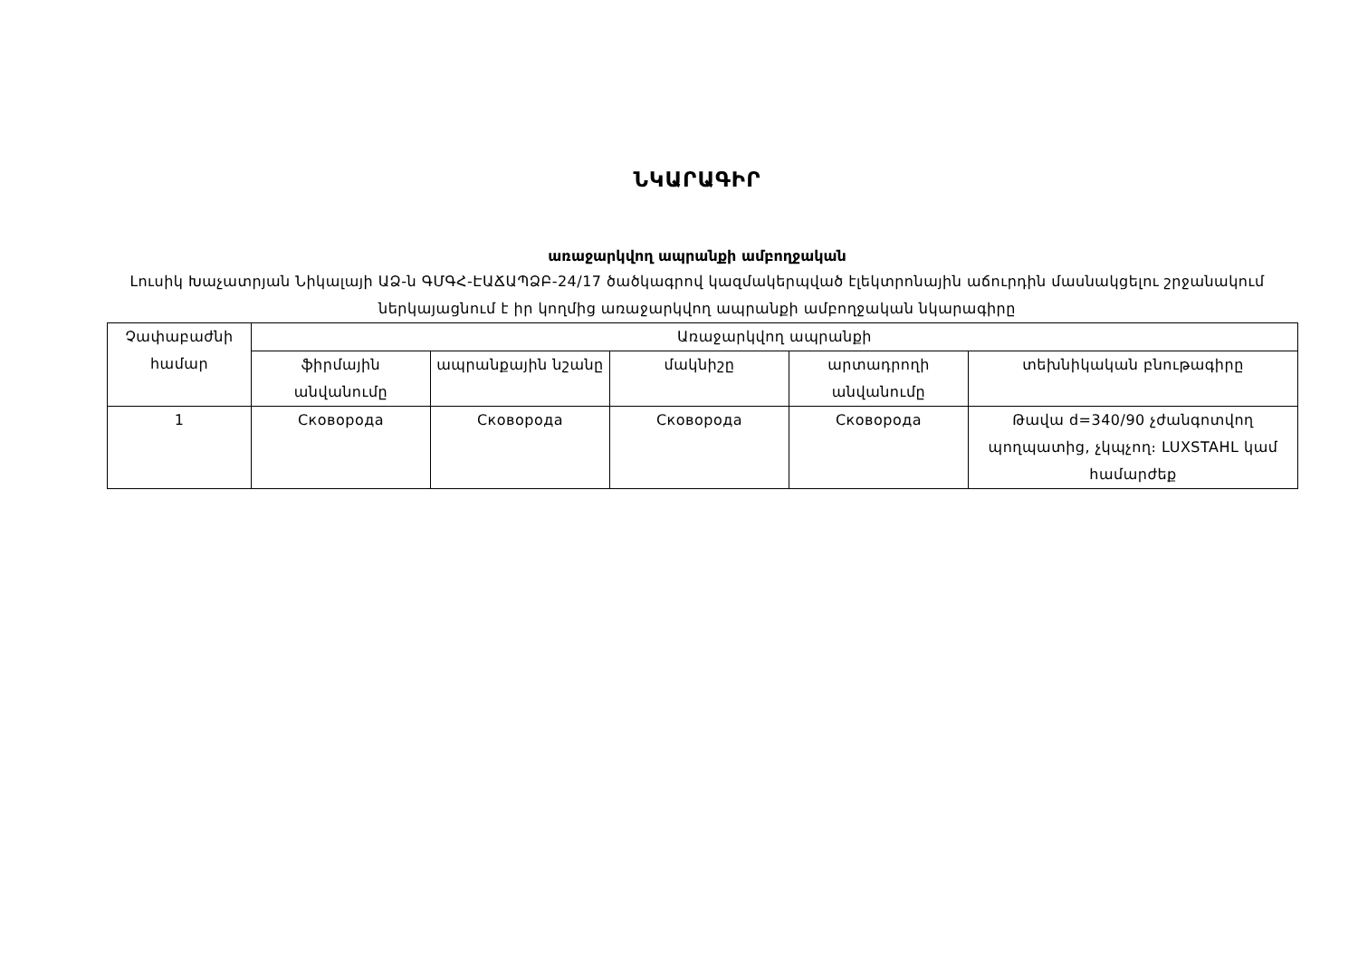ՆԿԱՐԱԳԻՐ
առաջարկվող ապրանքի ամբողջական
Լուսիկ Խաչատրյան Նիկալայի ԱՁ-ն ԳՄԳՀ-ԷԱՃԱՊՁԲ-24/17 ծածկագրով կազմակերպված էլեկտրոնային աճուրդին մասնակցելու շրջանակում ներկայացնում է իր կողմից առաջարկվող ապրանքի ամբողջական նկարագիրը
| Չափաբաժնի համար | Առաջարկվող ապրանքի | | | | |
| --- | --- | --- | --- | --- | --- |
| | ֆիրմային անվանումը | ապրանքային նշանը | մակնիշը | արտադրողի անվանումը | տեխնիկական բնութագիրը |
| 1 | Сковорода | Сковорода | Сковорода | Сковорода | Թավա d=340/90 չժանգոտվող պողպատից, չկպչող։ LUXSTAHL կամ համարժեք |